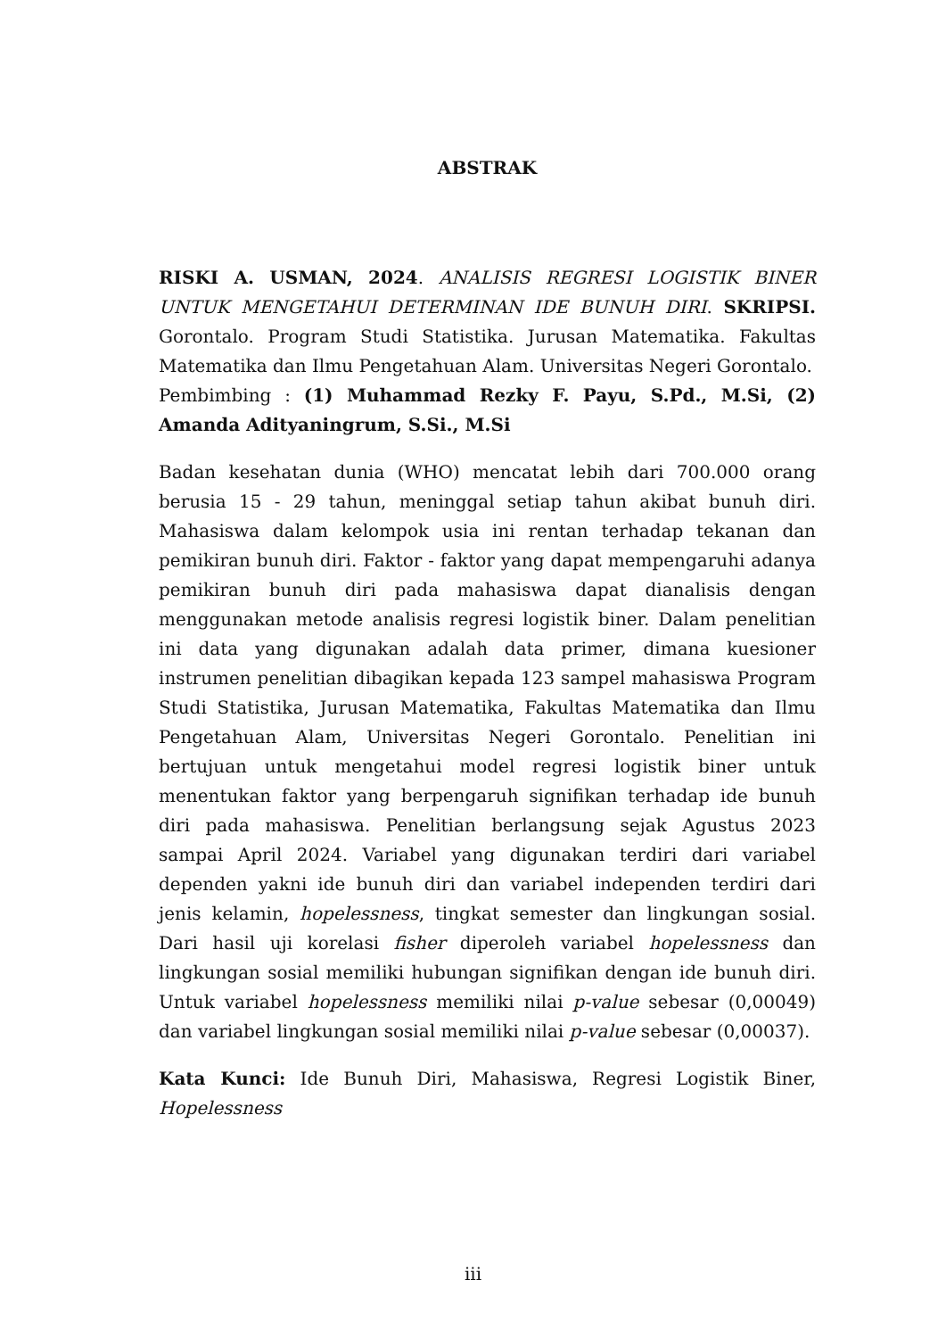ABSTRAK
RISKI A. USMAN, 2024. ANALISIS REGRESI LOGISTIK BINER UNTUK MENGETAHUI DETERMINAN IDE BUNUH DIRI. SKRIPSI. Gorontalo. Program Studi Statistika. Jurusan Matematika. Fakultas Matematika dan Ilmu Pengetahuan Alam. Universitas Negeri Gorontalo.
Pembimbing : (1) Muhammad Rezky F. Payu, S.Pd., M.Si, (2) Amanda Adityaningrum, S.Si., M.Si
Badan kesehatan dunia (WHO) mencatat lebih dari 700.000 orang berusia 15 - 29 tahun, meninggal setiap tahun akibat bunuh diri. Mahasiswa dalam kelompok usia ini rentan terhadap tekanan dan pemikiran bunuh diri. Faktor - faktor yang dapat mempengaruhi adanya pemikiran bunuh diri pada mahasiswa dapat dianalisis dengan menggunakan metode analisis regresi logistik biner. Dalam penelitian ini data yang digunakan adalah data primer, dimana kuesioner instrumen penelitian dibagikan kepada 123 sampel mahasiswa Program Studi Statistika, Jurusan Matematika, Fakultas Matematika dan Ilmu Pengetahuan Alam, Universitas Negeri Gorontalo. Penelitian ini bertujuan untuk mengetahui model regresi logistik biner untuk menentukan faktor yang berpengaruh signifikan terhadap ide bunuh diri pada mahasiswa. Penelitian berlangsung sejak Agustus 2023 sampai April 2024. Variabel yang digunakan terdiri dari variabel dependen yakni ide bunuh diri dan variabel independen terdiri dari jenis kelamin, hopelessness, tingkat semester dan lingkungan sosial. Dari hasil uji korelasi fisher diperoleh variabel hopelessness dan lingkungan sosial memiliki hubungan signifikan dengan ide bunuh diri. Untuk variabel hopelessness memiliki nilai p-value sebesar (0,00049) dan variabel lingkungan sosial memiliki nilai p-value sebesar (0,00037).
Kata Kunci: Ide Bunuh Diri, Mahasiswa, Regresi Logistik Biner, Hopelessness
iii